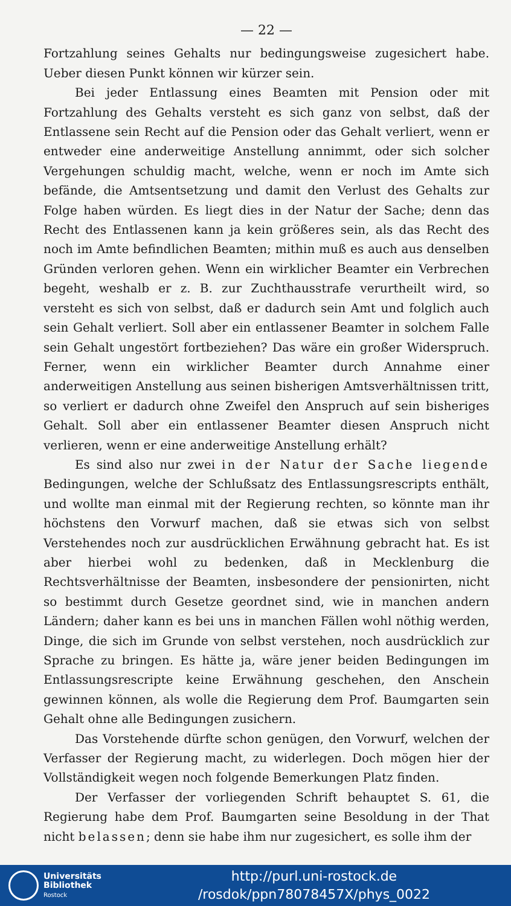— 22 —
Fortzahlung seines Gehalts nur bedingungsweise zugesichert habe. Ueber diesen Punkt können wir kürzer sein.
Bei jeder Entlassung eines Beamten mit Pension oder mit Fortzahlung des Gehalts versteht es sich ganz von selbst, daß der Entlassene sein Recht auf die Pension oder das Gehalt verliert, wenn er entweder eine anderweitige Anstellung annimmt, oder sich solcher Vergehungen schuldig macht, welche, wenn er noch im Amte sich befände, die Amtsentsetzung und damit den Verlust des Gehalts zur Folge haben würden. Es liegt dies in der Natur der Sache; denn das Recht des Entlassenen kann ja kein größeres sein, als das Recht des noch im Amte befindlichen Beamten; mithin muß es auch aus denselben Gründen verloren gehen. Wenn ein wirklicher Beamter ein Verbrechen begeht, weshalb er z. B. zur Zuchthausstrafe verurtheilt wird, so versteht es sich von selbst, daß er dadurch sein Amt und folglich auch sein Gehalt verliert. Soll aber ein entlassener Beamter in solchem Falle sein Gehalt ungestört fortbeziehen? Das wäre ein großer Widerspruch. Ferner, wenn ein wirklicher Beamter durch Annahme einer anderweitigen Anstellung aus seinen bisherigen Amtsverhältnissen tritt, so verliert er dadurch ohne Zweifel den Anspruch auf sein bisheriges Gehalt. Soll aber ein entlassener Beamter diesen Anspruch nicht verlieren, wenn er eine anderweitige Anstellung erhält?
Es sind also nur zwei in der Natur der Sache liegende Bedingungen, welche der Schlußsatz des Entlassungsrescripts enthält, und wollte man einmal mit der Regierung rechten, so könnte man ihr höchstens den Vorwurf machen, daß sie etwas sich von selbst Verstehendes noch zur ausdrücklichen Erwähnung gebracht hat. Es ist aber hierbei wohl zu bedenken, daß in Mecklenburg die Rechtsverhältnisse der Beamten, insbesondere der pensionirten, nicht so bestimmt durch Gesetze geordnet sind, wie in manchen andern Ländern; daher kann es bei uns in manchen Fällen wohl nöthig werden, Dinge, die sich im Grunde von selbst verstehen, noch ausdrücklich zur Sprache zu bringen. Es hätte ja, wäre jener beiden Bedingungen im Entlassungsrescripte keine Erwähnung geschehen, den Anschein gewinnen können, als wolle die Regierung dem Prof. Baumgarten sein Gehalt ohne alle Bedingungen zusichern.
Das Vorstehende dürfte schon genügen, den Vorwurf, welchen der Verfasser der Regierung macht, zu widerlegen. Doch mögen hier der Vollständigkeit wegen noch folgende Bemerkungen Platz finden.
Der Verfasser der vorliegenden Schrift behauptet S. 61, die Regierung habe dem Prof. Baumgarten seine Besoldung in der That nicht belassen; denn sie habe ihm nur zugesichert, es solle ihm der
Universitäts
Bibliothek
Rostock
http://purl.uni-rostock.de
/rosdok/ppn78078457X/phys_0022